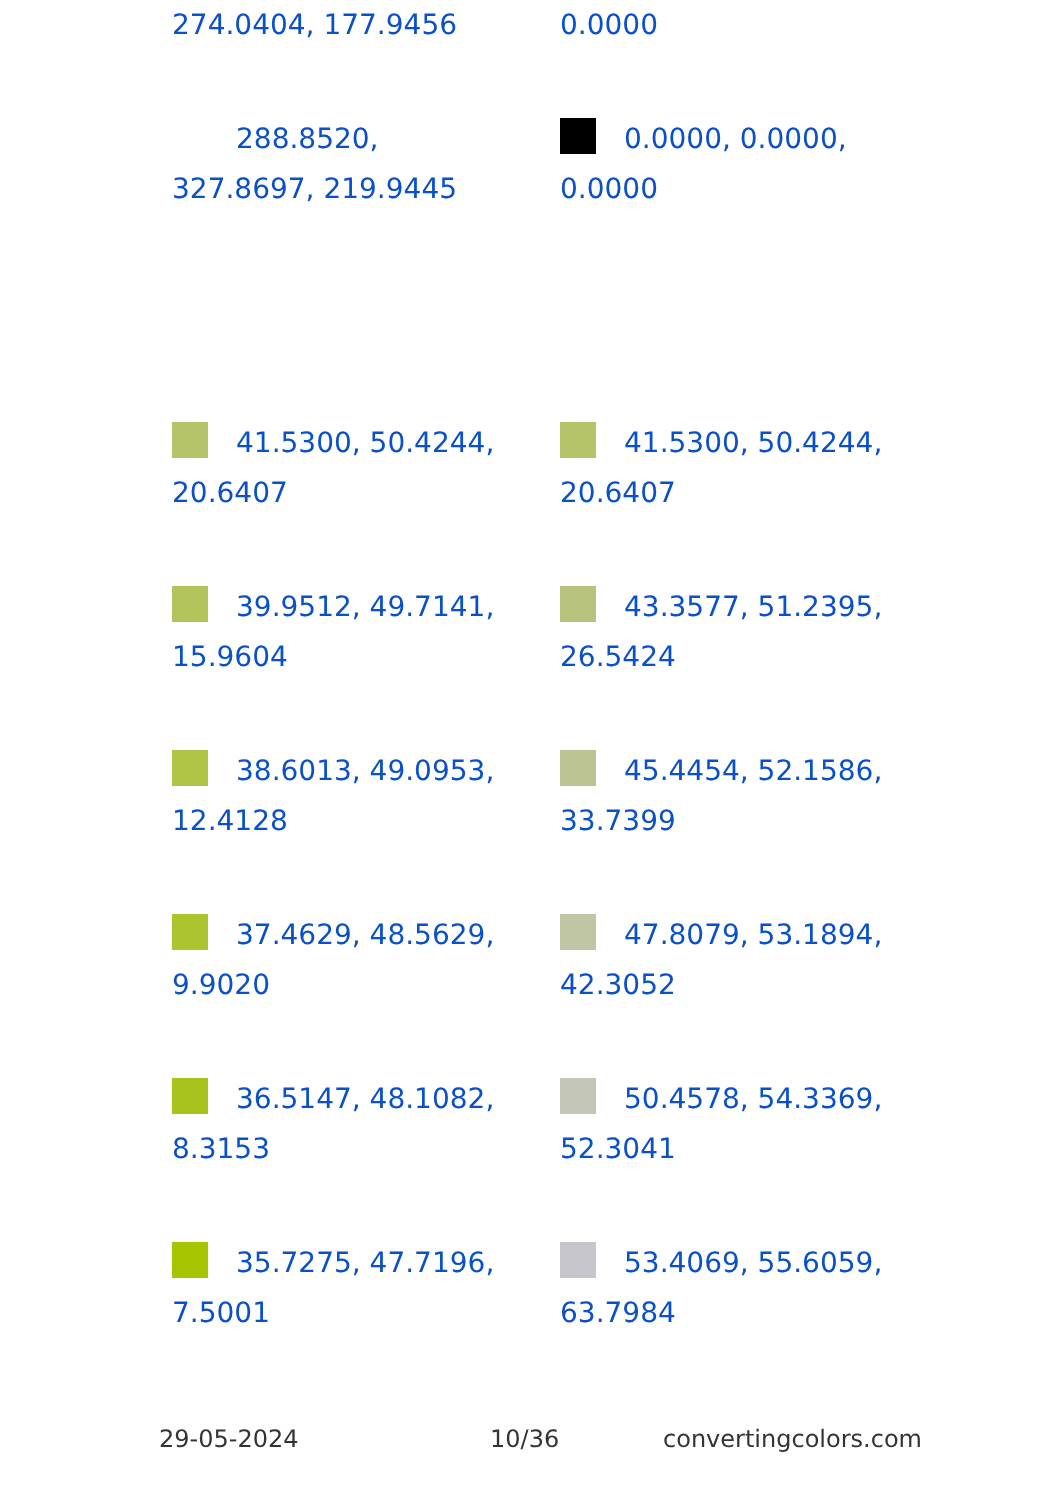274.0404, 177.9456 0.0000
288.8520, 327.8697, 219.9445
0.0000, 0.0000, 0.0000
41.5300, 50.4244, 20.6407
41.5300, 50.4244, 20.6407
39.9512, 49.7141, 15.9604
43.3577, 51.2395, 26.5424
38.6013, 49.0953, 12.4128
45.4454, 52.1586, 33.7399
37.4629, 48.5629, 9.9020
47.8079, 53.1894, 42.3052
36.5147, 48.1082, 8.3153
50.4578, 54.3369, 52.3041
35.7275, 47.7196, 7.5001
53.4069, 55.6059, 63.7984
29-05-2024 10/36 convertingcolors.com